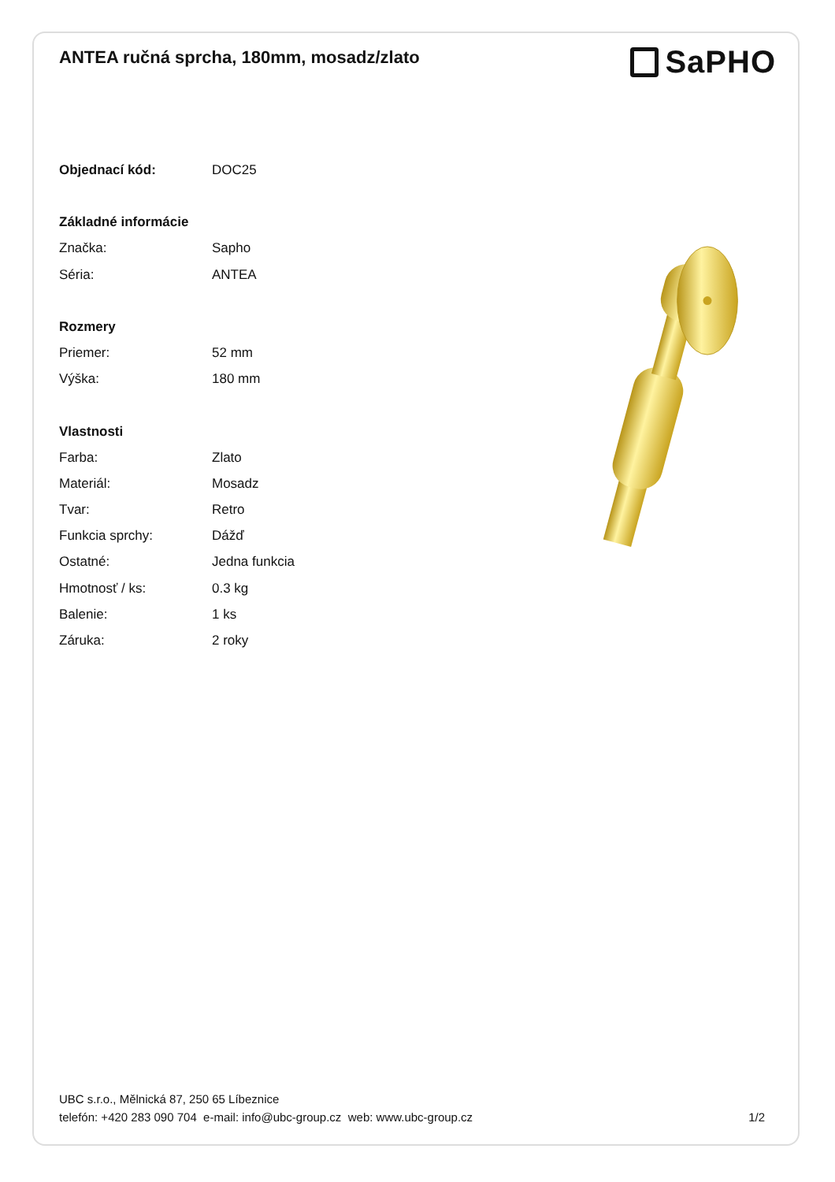ANTEA ručná sprcha, 180mm, mosadz/zlato
SaPHO
| Objednací kód: | DOC25 |
| Základné informácie | |
| Značka: | Sapho |
| Séria: | ANTEA |
| Rozmery | |
| Priemer: | 52 mm |
| Výška: | 180 mm |
| Vlastnosti | |
| Farba: | Zlato |
| Materiál: | Mosadz |
| Tvar: | Retro |
| Funkcia sprchy: | Dážď |
| Ostatné: | Jedna funkcia |
| Hmotnosť / ks: | 0.3 kg |
| Balenie: | 1 ks |
| Záruka: | 2 roky |
UBC s.r.o., Mělnická 87, 250 65 Líbeznice
telefón: +420 283 090 704 e-mail: info@ubc-group.cz web: www.ubc-group.cz
1/2